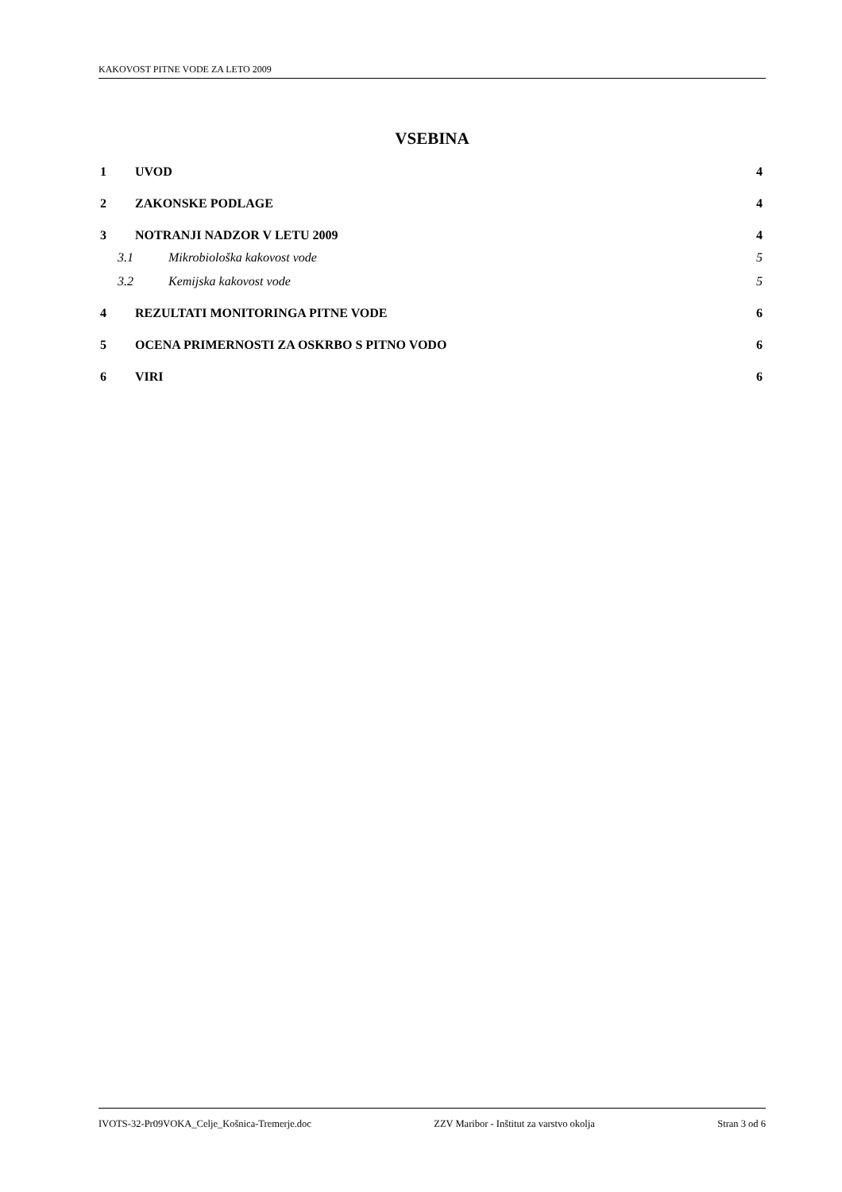KAKOVOST PITNE VODE ZA LETO 2009
VSEBINA
1 UVOD 4
2 ZAKONSKE PODLAGE 4
3 NOTRANJI NADZOR V LETU 2009 4
3.1 Mikrobiološka kakovost vode 5
3.2 Kemijska kakovost vode 5
4 REZULTATI MONITORINGA PITNE VODE 6
5 OCENA PRIMERNOSTI ZA OSKRBO S PITNO VODO 6
6 VIRI 6
IVOTS-32-Pr09VOKA_Celje_Košnica-Tremerje.doc ZZV Maribor - Inštitut za varstvo okolja Stran 3 od 6